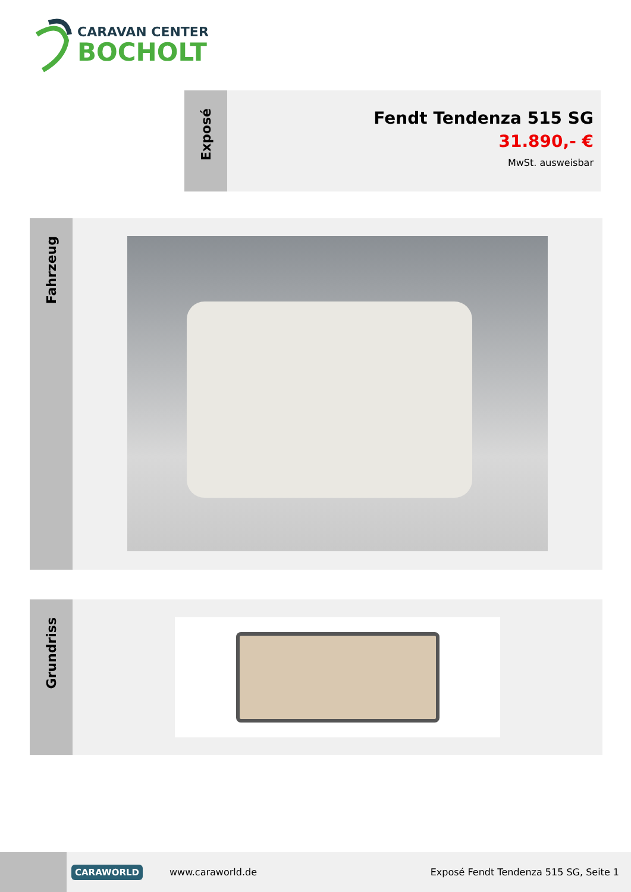CARAVAN CENTER
BOCHOLT
Exposé
Fendt Tendenza 515 SG
31.890,- €
MwSt. ausweisbar
Fahrzeug
Grundriss
CARAWORLD
www.caraworld.de
Exposé Fendt Tendenza 515 SG, Seite 1